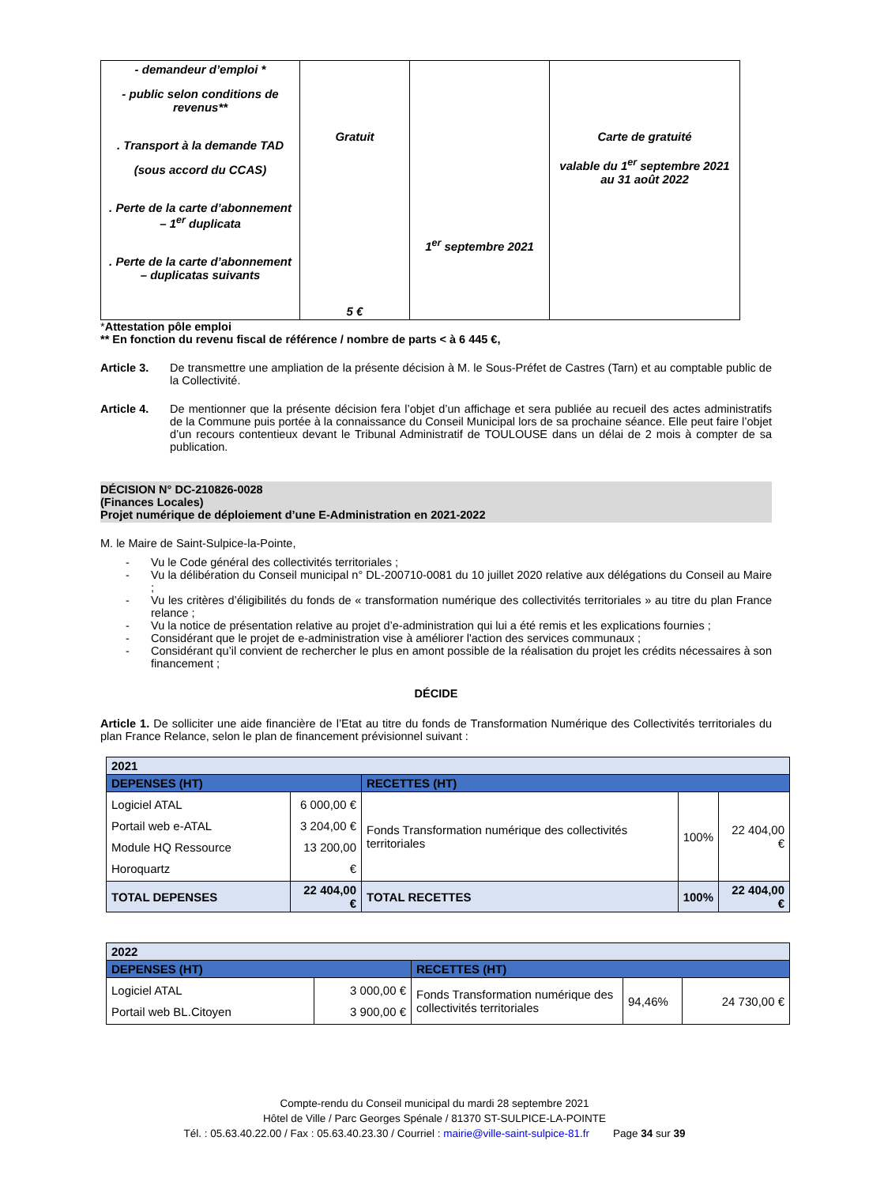| - demandeur d’emploi * - public selon conditions de revenus** . Transport à la demande TAD (sous accord du CCAS) . Perte de la carte d’abonnement – 1<sup>er</sup> duplicata . Perte de la carte d’abonnement – duplicatas suivants | Gratuit 5 € | 1<sup>er</sup> septembre 2021 | Carte de gratuité valable du 1<sup>er</sup> septembre 2021 au 31 août 2022 |
*Attestation pôle emploi
** En fonction du revenu fiscal de référence / nombre de parts < à 6 445 €,
Article 3. De transmettre une ampliation de la présente décision à M. le Sous-Préfet de Castres (Tarn) et au comptable public de la Collectivité.
Article 4. De mentionner que la présente décision fera l’objet d’un affichage et sera publiée au recueil des actes administratifs de la Commune puis portée à la connaissance du Conseil Municipal lors de sa prochaine séance. Elle peut faire l’objet d’un recours contentieux devant le Tribunal Administratif de TOULOUSE dans un délai de 2 mois à compter de sa publication.
DÉCISION N° DC-210826-0028
(Finances Locales)
Projet numérique de déploiement d’une E-Administration en 2021-2022
M. le Maire de Saint-Sulpice-la-Pointe,
- Vu le Code général des collectivités territoriales ;
- Vu la délibération du Conseil municipal n° DL-200710-0081 du 10 juillet 2020 relative aux délégations du Conseil au Maire ;
- Vu les critères d’éligibilités du fonds de « transformation numérique des collectivités territoriales » au titre du plan France relance ;
- Vu la notice de présentation relative au projet d’e-administration qui lui a été remis et les explications fournies ;
- Considérant que le projet de e-administration vise à améliorer l'action des services communaux ;
- Considérant qu’il convient de rechercher le plus en amont possible de la réalisation du projet les crédits nécessaires à son financement ;
DÉCIDE
Article 1. De solliciter une aide financière de l’Etat au titre du fonds de Transformation Numérique des Collectivités territoriales du plan France Relance, selon le plan de financement prévisionnel suivant :
| 2021 | | | | |
| DEPENSES (HT) | | RECETTES (HT) | | |
| Logiciel ATAL Portail web e-ATAL Module HQ Ressource Horoquartz | 6 000,00 € 3 204,00 € 13 200,00 € | Fonds Transformation numérique des collectivités territoriales | 100% | 22 404,00 € |
| TOTAL DEPENSES | 22 404,00 € | TOTAL RECETTES | 100% | 22 404,00 € |
| 2022 | | | | |
| DEPENSES (HT) | | RECETTES (HT) | | |
| Logiciel ATAL Portail web BL.Citoyen | 3 000,00 € 3 900,00 € | Fonds Transformation numérique des collectivités territoriales | 94,46% | 24 730,00 € |
Compte-rendu du Conseil municipal du mardi 28 septembre 2021
Hôtel de Ville / Parc Georges Spénale / 81370 ST-SULPICE-LA-POINTE
Tél. : 05.63.40.22.00 / Fax : 05.63.40.23.30 / Courriel : mairie@ville-saint-sulpice-81.fr Page 34 sur 39